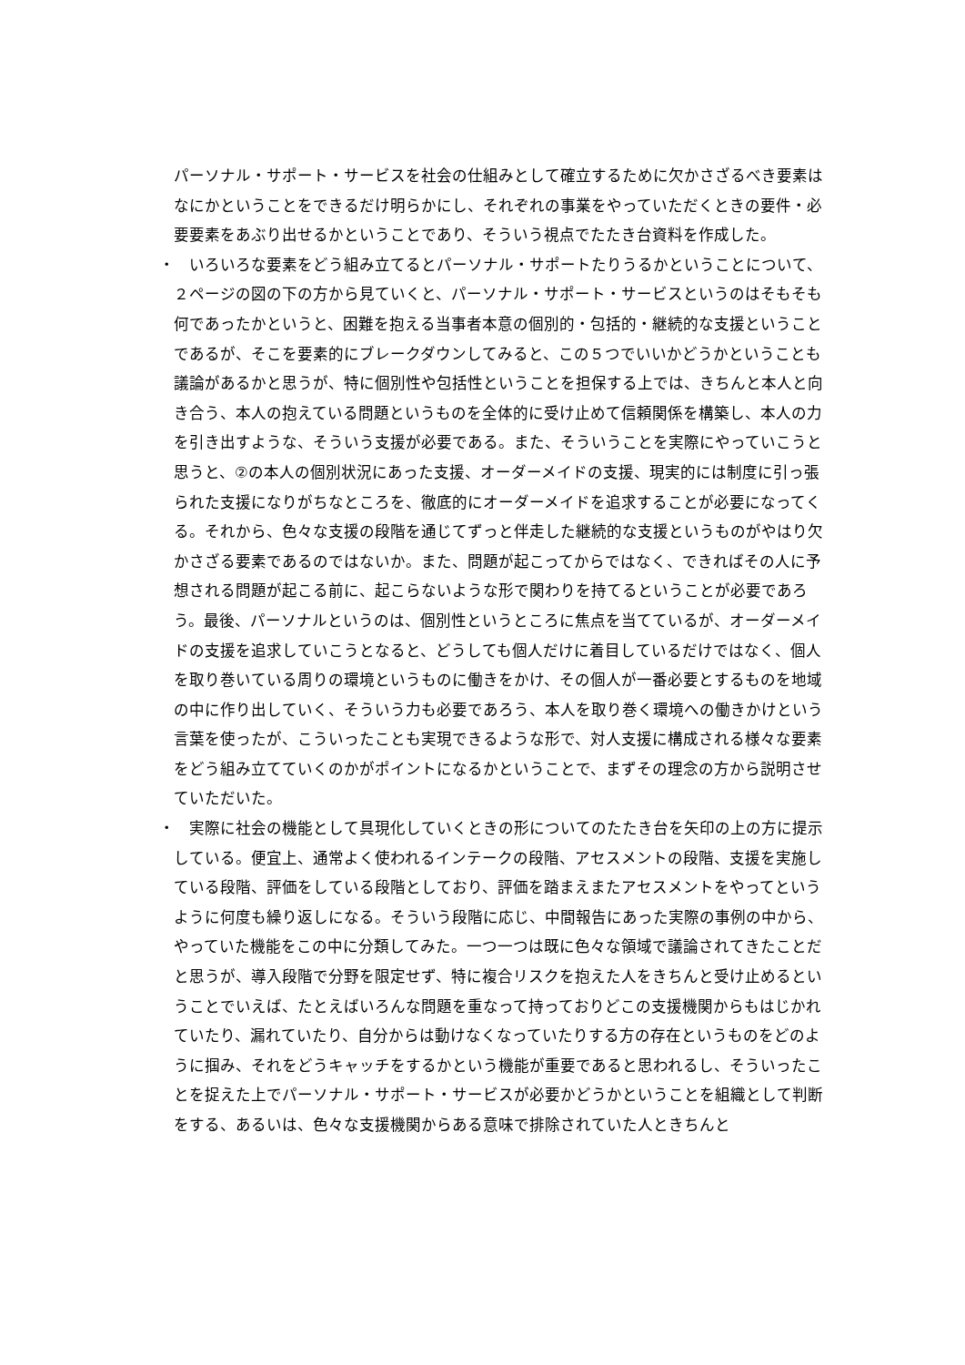パーソナル・サポート・サービスを社会の仕組みとして確立するために欠かさざるべき要素はなにかということをできるだけ明らかにし、それぞれの事業をやっていただくときの要件・必要要素をあぶり出せるかということであり、そういう視点でたたき台資料を作成した。
・　いろいろな要素をどう組み立てるとパーソナル・サポートたりうるかということについて、２ページの図の下の方から見ていくと、パーソナル・サポート・サービスというのはそもそも何であったかというと、困難を抱える当事者本意の個別的・包括的・継続的な支援ということであるが、そこを要素的にブレークダウンしてみると、この５つでいいかどうかということも議論があるかと思うが、特に個別性や包括性ということを担保する上では、きちんと本人と向き合う、本人の抱えている問題というものを全体的に受け止めて信頼関係を構築し、本人の力を引き出すような、そういう支援が必要である。また、そういうことを実際にやっていこうと思うと、②の本人の個別状況にあった支援、オーダーメイドの支援、現実的には制度に引っ張られた支援になりがちなところを、徹底的にオーダーメイドを追求することが必要になってくる。それから、色々な支援の段階を通じてずっと伴走した継続的な支援というものがやはり欠かさざる要素であるのではないか。また、問題が起こってからではなく、できればその人に予想される問題が起こる前に、起こらないような形で関わりを持てるということが必要であろう。最後、パーソナルというのは、個別性というところに焦点を当てているが、オーダーメイドの支援を追求していこうとなると、どうしても個人だけに着目しているだけではなく、個人を取り巻いている周りの環境というものに働きをかけ、その個人が一番必要とするものを地域の中に作り出していく、そういう力も必要であろう、本人を取り巻く環境への働きかけという言葉を使ったが、こういったことも実現できるような形で、対人支援に構成される様々な要素をどう組み立てていくのかがポイントになるかということで、まずその理念の方から説明させていただいた。
・　実際に社会の機能として具現化していくときの形についてのたたき台を矢印の上の方に提示している。便宜上、通常よく使われるインテークの段階、アセスメントの段階、支援を実施している段階、評価をしている段階としており、評価を踏まえまたアセスメントをやってというように何度も繰り返しになる。そういう段階に応じ、中間報告にあった実際の事例の中から、やっていた機能をこの中に分類してみた。一つ一つは既に色々な領域で議論されてきたことだと思うが、導入段階で分野を限定せず、特に複合リスクを抱えた人をきちんと受け止めるということでいえば、たとえばいろんな問題を重なって持っておりどこの支援機関からもはじかれていたり、漏れていたり、自分からは動けなくなっていたりする方の存在というものをどのように掴み、それをどうキャッチをするかという機能が重要であると思われるし、そういったことを捉えた上でパーソナル・サポート・サービスが必要かどうかということを組織として判断をする、あるいは、色々な支援機関からある意味で排除されていた人ときちんと